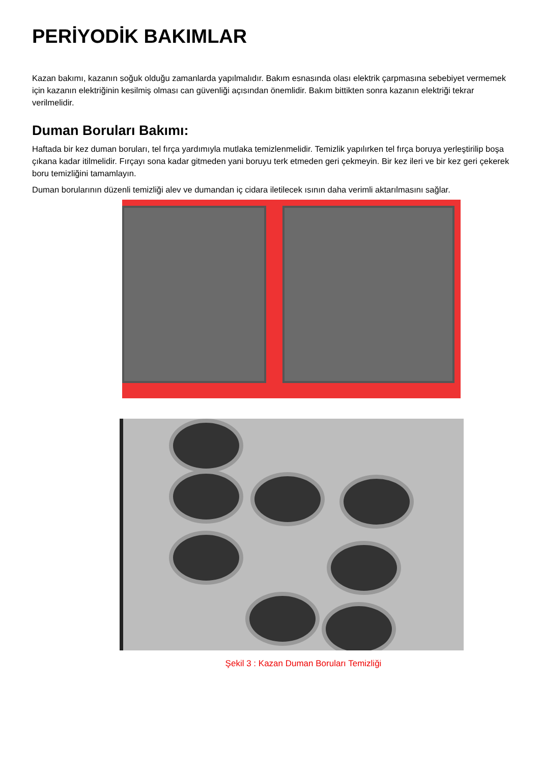PERİYODİK BAKIMLAR
Kazan bakımı, kazanın soğuk olduğu zamanlarda yapılmalıdır. Bakım esnasında olası elektrik çarpmasına sebebiyet vermemek için kazanın elektriğinin kesilmiş olması can güvenliği açısından önemlidir. Bakım bittikten sonra kazanın elektriği tekrar verilmelidir.
Duman Boruları Bakımı:
Haftada bir kez duman boruları, tel fırça yardımıyla mutlaka temizlenmelidir. Temizlik yapılırken tel fırça boruya yerleştirilip boşa çıkana kadar itilmelidir. Fırçayı sona kadar gitmeden yani boruyu terk etmeden geri çekmeyin. Bir kez ileri ve bir kez geri çekerek boru temizliğini tamamlayın.
Duman borularının düzenli temizliği alev ve dumandan iç cidara iletilecek ısının daha verimli aktarılmasını sağlar.
Şekil 3 : Kazan Duman Boruları Temizliği